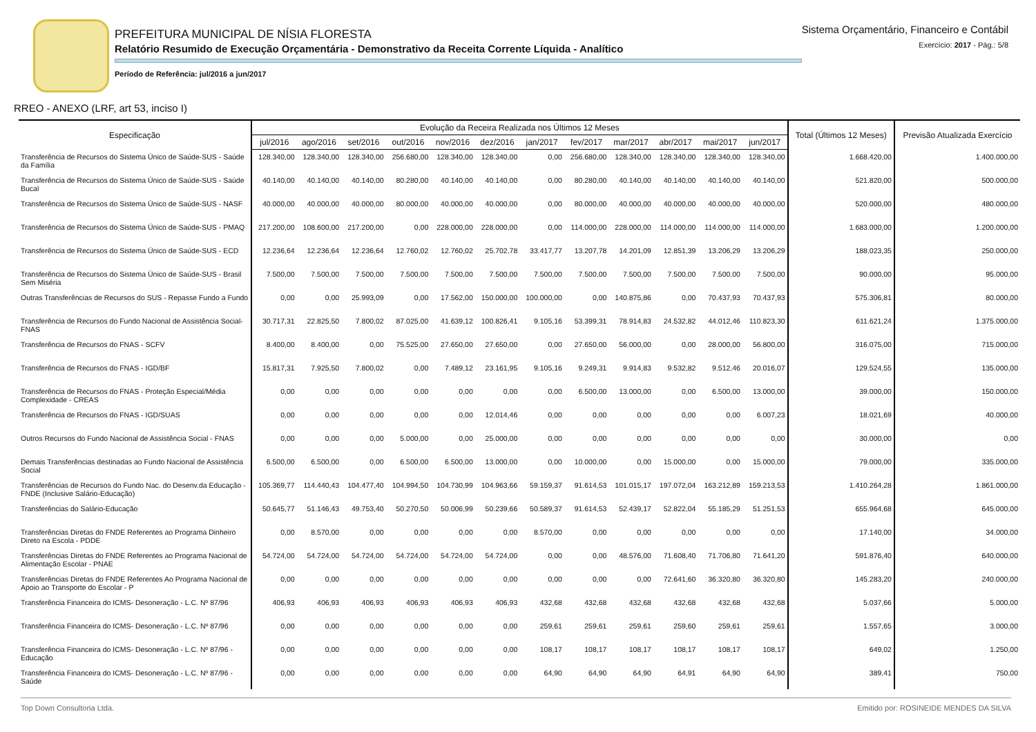PREFEITURA MUNICIPAL DE NÍSIA FLORESTA
Relatório Resumido de Execução Orçamentária - Demonstrativo da Receita Corrente Líquida - Analítico
Período de Referência: jul/2016 a jun/2017
Sistema Orçamentário, Financeiro e Contábil
Exercício: 2017 - Pág.: 5/8
RREO - ANEXO (LRF, art 53, inciso I)
| Especificação | Evolução da Receira Realizada nos Últimos 12 Meses | | | | | | | | | | | | Total (Últimos 12 Meses) | Previsão Atualizada Exercício |
| --- | --- | --- | --- | --- | --- | --- | --- | --- | --- | --- | --- | --- | --- | --- |
| | jul/2016 | ago/2016 | set/2016 | out/2016 | nov/2016 | dez/2016 | jan/2017 | fev/2017 | mar/2017 | abr/2017 | mai/2017 | jun/2017 | | |
| Transferência de Recursos do Sistema Único de Saúde-SUS - Saúde da Família | 128.340,00 | 128.340,00 | 128.340,00 | 256.680,00 | 128.340,00 | 128.340,00 | 0,00 | 256.680,00 | 128.340,00 | 128.340,00 | 128.340,00 | 128.340,00 | 1.668.420,00 | 1.400.000,00 |
| Transferência de Recursos do Sistema Único de Saúde-SUS - Saúde Bucal | 40.140,00 | 40.140,00 | 40.140,00 | 80.280,00 | 40.140,00 | 40.140,00 | 0,00 | 80.280,00 | 40.140,00 | 40.140,00 | 40.140,00 | 40.140,00 | 521.820,00 | 500.000,00 |
| Transferência de Recursos do Sistema Único de Saúde-SUS - NASF | 40.000,00 | 40.000,00 | 40.000,00 | 80.000,00 | 40.000,00 | 40.000,00 | 0,00 | 80.000,00 | 40.000,00 | 40.000,00 | 40.000,00 | 40.000,00 | 520.000,00 | 480.000,00 |
| Transferência de Recursos do Sistema Único de Saúde-SUS - PMAQ | 217.200,00 | 108.600,00 | 217.200,00 | 0,00 | 228.000,00 | 228.000,00 | 0,00 | 114.000,00 | 228.000,00 | 114.000,00 | 114.000,00 | 114.000,00 | 1.683.000,00 | 1.200.000,00 |
| Transferência de Recursos do Sistema Único de Saúde-SUS - ECD | 12.236,64 | 12.236,64 | 12.236,64 | 12.760,02 | 12.760,02 | 25.702,78 | 33.417,77 | 13.207,78 | 14.201,09 | 12.851,39 | 13.206,29 | 13.206,29 | 188.023,35 | 250.000,00 |
| Transferência de Recursos do Sistema Único de Saúde-SUS - Brasil Sem Miséria | 7.500,00 | 7.500,00 | 7.500,00 | 7.500,00 | 7.500,00 | 7.500,00 | 7.500,00 | 7.500,00 | 7.500,00 | 7.500,00 | 7.500,00 | 7.500,00 | 90.000,00 | 95.000,00 |
| Outras Transferências de Recursos do SUS - Repasse Fundo a Fundo | 0,00 | 0,00 | 25.993,09 | 0,00 | 17.562,00 | 150.000,00 | 100.000,00 | 0,00 | 140.875,86 | 0,00 | 70.437,93 | 70.437,93 | 575.306,81 | 80.000,00 |
| Transferência de Recursos do Fundo Nacional de Assistência Social- FNAS | 30.717,31 | 22.825,50 | 7.800,02 | 87.025,00 | 41.639,12 | 100.826,41 | 9.105,16 | 53.399,31 | 78.914,83 | 24.532,82 | 44.012,46 | 110.823,30 | 611.621,24 | 1.375.000,00 |
| Transferência de Recursos do FNAS - SCFV | 8.400,00 | 8.400,00 | 0,00 | 75.525,00 | 27.650,00 | 27.650,00 | 0,00 | 27.650,00 | 56.000,00 | 0,00 | 28.000,00 | 56.800,00 | 316.075,00 | 715.000,00 |
| Transferência de Recursos do FNAS - IGD/BF | 15.817,31 | 7.925,50 | 7.800,02 | 0,00 | 7.489,12 | 23.161,95 | 9.105,16 | 9.249,31 | 9.914,83 | 9.532,82 | 9.512,46 | 20.016,07 | 129.524,55 | 135.000,00 |
| Transferência de Recursos do FNAS - Proteção Especial/Média Complexidade - CREAS | 0,00 | 0,00 | 0,00 | 0,00 | 0,00 | 0,00 | 0,00 | 6.500,00 | 13.000,00 | 0,00 | 6.500,00 | 13.000,00 | 39.000,00 | 150.000,00 |
| Transferência de Recursos do FNAS - IGD/SUAS | 0,00 | 0,00 | 0,00 | 0,00 | 0,00 | 12.014,46 | 0,00 | 0,00 | 0,00 | 0,00 | 0,00 | 6.007,23 | 18.021,69 | 40.000,00 |
| Outros Recursos do Fundo Nacional de Assistência Social - FNAS | 0,00 | 0,00 | 0,00 | 5.000,00 | 0,00 | 25.000,00 | 0,00 | 0,00 | 0,00 | 0,00 | 0,00 | 0,00 | 30.000,00 | 0,00 |
| Demais Transferências destinadas ao Fundo Nacional de Assistência Social | 6.500,00 | 6.500,00 | 0,00 | 6.500,00 | 6.500,00 | 13.000,00 | 0,00 | 10.000,00 | 0,00 | 15.000,00 | 0,00 | 15.000,00 | 79.000,00 | 335.000,00 |
| Transferências de Recursos do Fundo Nac. do Desenv.da Educação - FNDE (Inclusive Salário-Educação) | 105.369,77 | 114.440,43 | 104.477,40 | 104.994,50 | 104.730,99 | 104.963,66 | 59.159,37 | 91.614,53 | 101.015,17 | 197.072,04 | 163.212,89 | 159.213,53 | 1.410.264,28 | 1.861.000,00 |
| Transferências do Salário-Educação | 50.645,77 | 51.146,43 | 49.753,40 | 50.270,50 | 50.006,99 | 50.239,66 | 50.589,37 | 91.614,53 | 52.439,17 | 52.822,04 | 55.185,29 | 51.251,53 | 655.964,68 | 645.000,00 |
| Transferências Diretas do FNDE Referentes ao Programa Dinheiro Direto na Escola - PDDE | 0,00 | 8.570,00 | 0,00 | 0,00 | 0,00 | 0,00 | 8.570,00 | 0,00 | 0,00 | 0,00 | 0,00 | 0,00 | 17.140,00 | 34.000,00 |
| Transferências Diretas do FNDE Referentes ao Programa Nacional de Alimentação Escolar - PNAE | 54.724,00 | 54.724,00 | 54.724,00 | 54.724,00 | 54.724,00 | 54.724,00 | 0,00 | 0,00 | 48.576,00 | 71.608,40 | 71.706,80 | 71.641,20 | 591.876,40 | 640.000,00 |
| Transferências Diretas do FNDE Referentes Ao Programa Nacional de Apoio ao Transporte do Escolar - P | 0,00 | 0,00 | 0,00 | 0,00 | 0,00 | 0,00 | 0,00 | 0,00 | 0,00 | 72.641,60 | 36.320,80 | 36.320,80 | 145.283,20 | 240.000,00 |
| Transferência Financeira do ICMS- Desoneração - L.C. Nº 87/96 | 406,93 | 406,93 | 406,93 | 406,93 | 406,93 | 406,93 | 432,68 | 432,68 | 432,68 | 432,68 | 432,68 | 432,68 | 5.037,66 | 5.000,00 |
| Transferência Financeira do ICMS- Desoneração - L.C. Nº 87/96 | 0,00 | 0,00 | 0,00 | 0,00 | 0,00 | 0,00 | 259,61 | 259,61 | 259,61 | 259,60 | 259,61 | 259,61 | 1.557,65 | 3.000,00 |
| Transferência Financeira do ICMS- Desoneração - L.C. Nº 87/96 - Educação | 0,00 | 0,00 | 0,00 | 0,00 | 0,00 | 0,00 | 108,17 | 108,17 | 108,17 | 108,17 | 108,17 | 108,17 | 649,02 | 1.250,00 |
| Transferência Financeira do ICMS- Desoneração - L.C. Nº 87/96 - Saúde | 0,00 | 0,00 | 0,00 | 0,00 | 0,00 | 0,00 | 64,90 | 64,90 | 64,90 | 64,91 | 64,90 | 64,90 | 389,41 | 750,00 |
Top Down Consultoria Ltda. Emitido por: ROSINEIDE MENDES DA SILVA